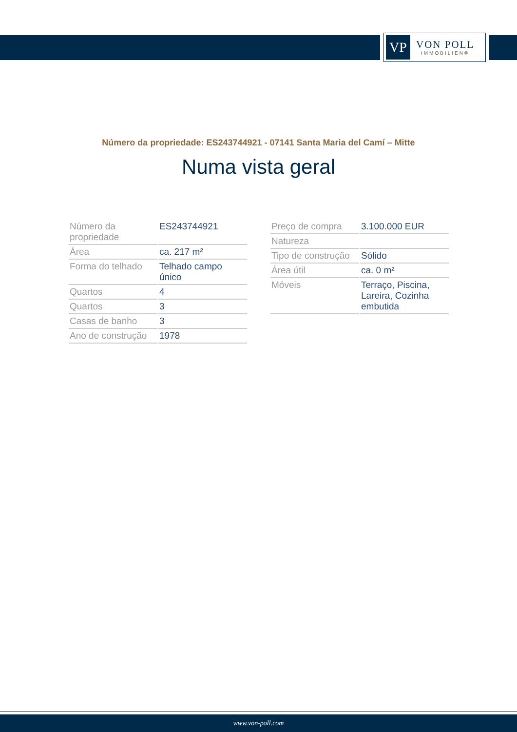VP
VON POLL
IMMOBILIEN®
Número da propriedade: ES243744921 - 07141 Santa Maria del Camí – Mitte
Numa vista geral
| Número da propriedade | ES243744921 |
| Área | ca. 217 m² |
| Forma do telhado | Telhado campo único |
| Quartos | 4 |
| Quartos | 3 |
| Casas de banho | 3 |
| Ano de construção | 1978 |
| Preço de compra | 3.100.000 EUR |
| Natureza | |
| Tipo de construção | Sólido |
| Área útil | ca. 0 m² |
| Móveis | Terraço, Piscina, Lareira, Cozinha embutida |
www.von-poll.com